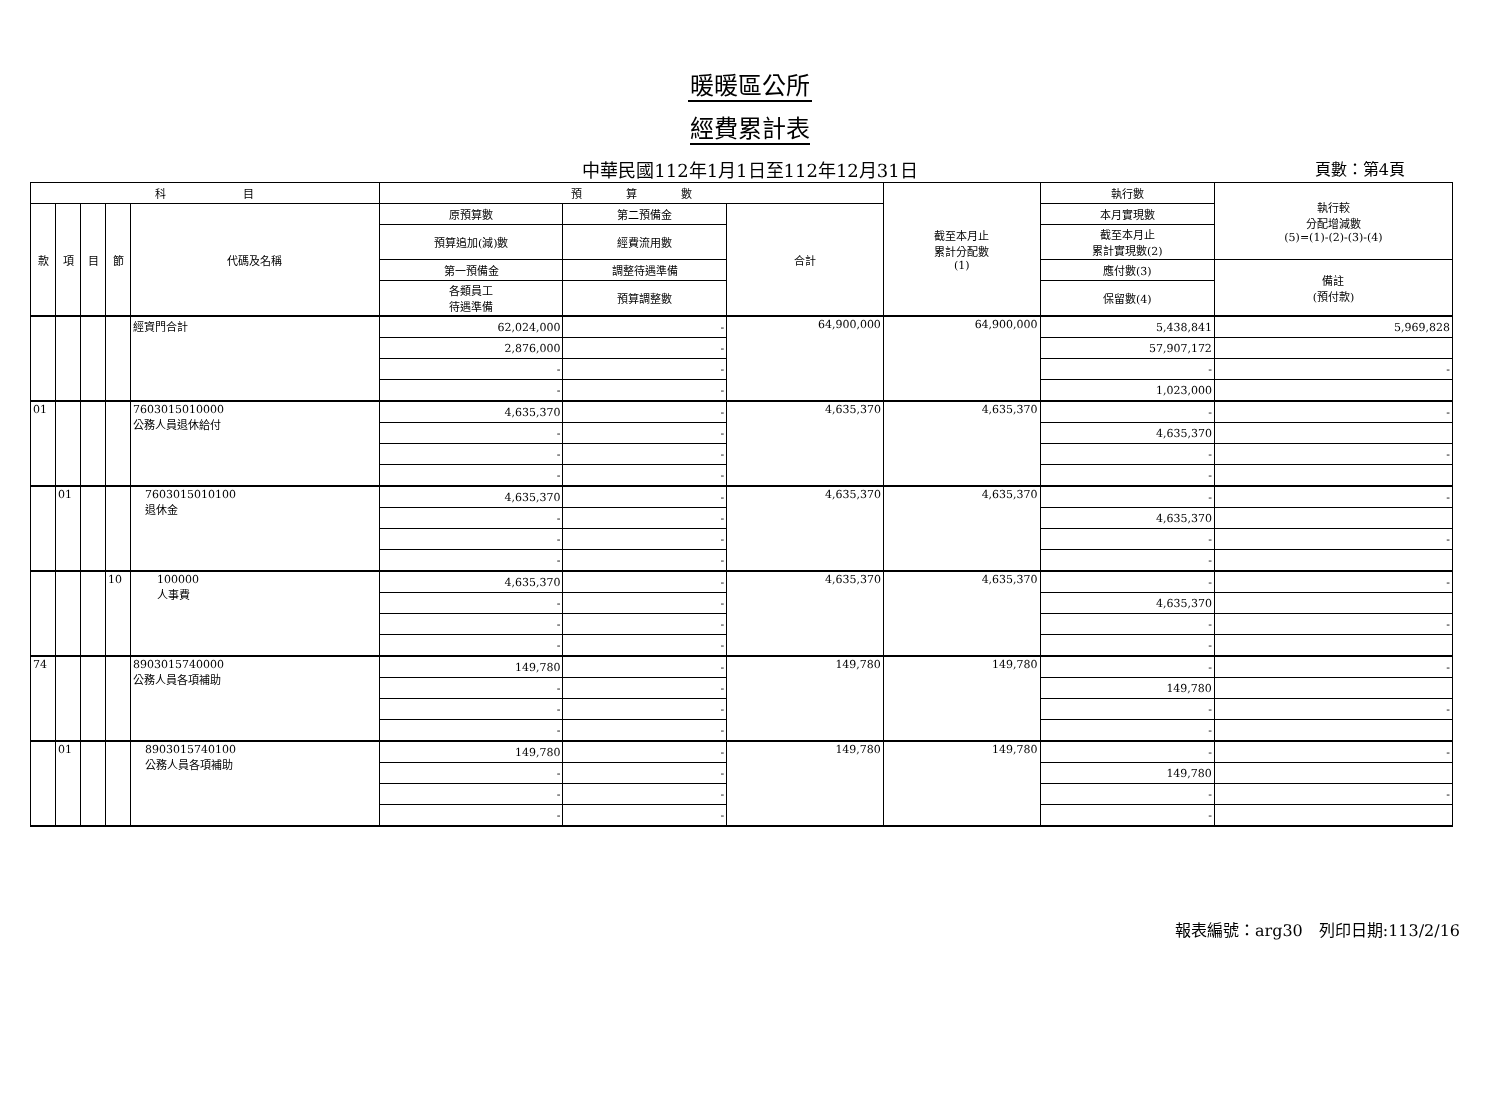暖暖區公所
經費累計表
中華民國112年1月1日至112年12月31日 頁數：第4頁
| 科 目 | | | | | 預 算 數 | | | 截至本月止 累計分配數 (1) | 執行數 | 執行較 分配增減數 (5)=(1)-(2)-(3)-(4) |
| --- | --- | --- | --- | --- | --- | --- | --- | --- | --- | --- |
| 款 | 項 | 目 | 節 | 代碼及名稱 | 原預算數 | 第二預備金 | 合計 | | 本月實現數 | |
| | | | | | 預算追加(減)數 | 經費流用數 | | | 截至本月止 累計實現數(2) | |
| | | | | | 第一預備金 | 調整待遇準備 | | | 應付數(3) | 備註 (預付款) |
| | | | | | 各類員工 待遇準備 | 預算調整數 | | | 保留數(4) | |
| | | | | 經資門合計 | 62,024,000 | - | 64,900,000 | 64,900,000 | 5,438,841 | 5,969,828 |
| | | | | | 2,876,000 | - | | | 57,907,172 | |
| | | | | | - | - | | | - | - |
| | | | | | - | - | | | 1,023,000 | |
| 01 | | | | 7603015010000 公務人員退休給付 | 4,635,370 | - | 4,635,370 | 4,635,370 | - | - |
| | | | | | - | - | | | 4,635,370 | |
| | | | | | - | - | | | - | - |
| | | | | | - | - | | | - | |
| | 01 | | | 7603015010100 退休金 | 4,635,370 | - | 4,635,370 | 4,635,370 | - | - |
| | | | | | - | - | | | 4,635,370 | |
| | | | | | - | - | | | - | - |
| | | | | | - | - | | | - | |
| | | | 10 | 100000 人事費 | 4,635,370 | - | 4,635,370 | 4,635,370 | - | - |
| | | | | | - | - | | | 4,635,370 | |
| | | | | | - | - | | | - | - |
| | | | | | - | - | | | - | |
| 74 | | | | 8903015740000 公務人員各項補助 | 149,780 | - | 149,780 | 149,780 | - | - |
| | | | | | - | - | | | 149,780 | |
| | | | | | - | - | | | - | - |
| | | | | | - | - | | | - | |
| | 01 | | | 8903015740100 公務人員各項補助 | 149,780 | - | 149,780 | 149,780 | - | - |
| | | | | | - | - | | | 149,780 | |
| | | | | | - | - | | | - | - |
| | | | | | - | - | | | - | |
報表編號：arg30　列印日期:113/2/16